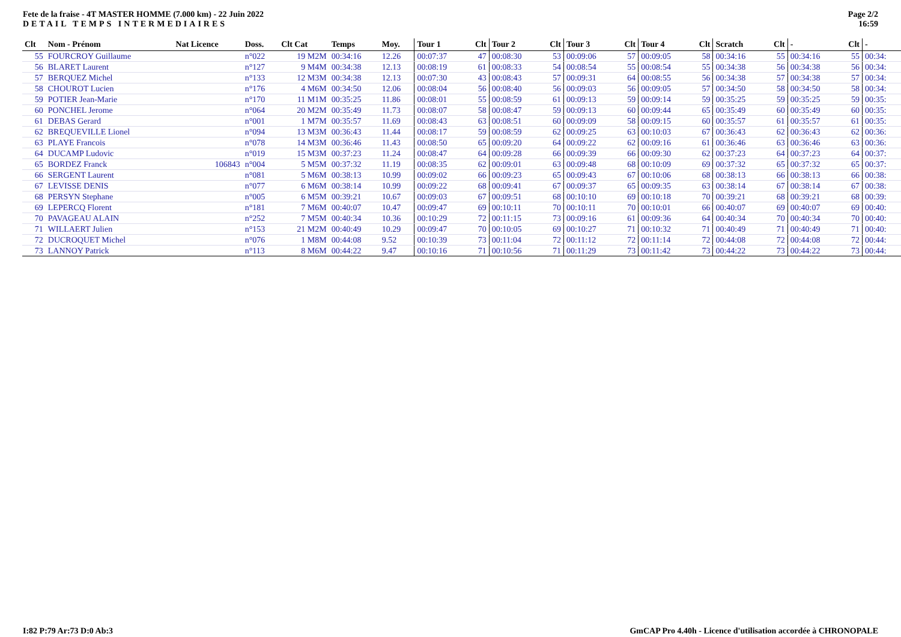Fete de la fraise - 4T MASTER HOMME (7.000 km) - 22 Juin 2022
DETAIL TEMPS INTERMEDIAIRES
Page 2/2
16:59
| Clt | Nom - Prénom | Nat Licence | Doss. | Clt Cat | Temps | Moy. | Tour 1 | Clt | Tour 2 | Clt | Tour 3 | Clt | Tour 4 | Clt | Scratch | Clt | - | Clt | - |
| --- | --- | --- | --- | --- | --- | --- | --- | --- | --- | --- | --- | --- | --- | --- | --- | --- | --- | --- | --- |
| 55 | FOURCROY Guillaume | | n°022 | 19 M2M | 00:34:16 | 12.26 | 00:07:37 | 47 | 00:08:30 | 53 | 00:09:06 | 57 | 00:09:05 | 58 | 00:34:16 | 55 | 00:34:16 | 55 | 00:34: |
| 56 | BLARET Laurent | | n°127 | 9 M4M | 00:34:38 | 12.13 | 00:08:19 | 61 | 00:08:33 | 54 | 00:08:54 | 55 | 00:08:54 | 55 | 00:34:38 | 56 | 00:34:38 | 56 | 00:34: |
| 57 | BERQUEZ Michel | | n°133 | 12 M3M | 00:34:38 | 12.13 | 00:07:30 | 43 | 00:08:43 | 57 | 00:09:31 | 64 | 00:08:55 | 56 | 00:34:38 | 57 | 00:34:38 | 57 | 00:34: |
| 58 | CHOUROT Lucien | | n°176 | 4 M6M | 00:34:50 | 12.06 | 00:08:04 | 56 | 00:08:40 | 56 | 00:09:03 | 56 | 00:09:05 | 57 | 00:34:50 | 58 | 00:34:50 | 58 | 00:34: |
| 59 | POTIER Jean-Marie | | n°170 | 11 M1M | 00:35:25 | 11.86 | 00:08:01 | 55 | 00:08:59 | 61 | 00:09:13 | 59 | 00:09:14 | 59 | 00:35:25 | 59 | 00:35:25 | 59 | 00:35: |
| 60 | PONCHEL Jerome | | n°064 | 20 M2M | 00:35:49 | 11.73 | 00:08:07 | 58 | 00:08:47 | 59 | 00:09:13 | 60 | 00:09:44 | 65 | 00:35:49 | 60 | 00:35:49 | 60 | 00:35: |
| 61 | DEBAS Gerard | | n°001 | 1 M7M | 00:35:57 | 11.69 | 00:08:43 | 63 | 00:08:51 | 60 | 00:09:09 | 58 | 00:09:15 | 60 | 00:35:57 | 61 | 00:35:57 | 61 | 00:35: |
| 62 | BREQUEVILLE Lionel | | n°094 | 13 M3M | 00:36:43 | 11.44 | 00:08:17 | 59 | 00:08:59 | 62 | 00:09:25 | 63 | 00:10:03 | 67 | 00:36:43 | 62 | 00:36:43 | 62 | 00:36: |
| 63 | PLAYE Francois | | n°078 | 14 M3M | 00:36:46 | 11.43 | 00:08:50 | 65 | 00:09:20 | 64 | 00:09:22 | 62 | 00:09:16 | 61 | 00:36:46 | 63 | 00:36:46 | 63 | 00:36: |
| 64 | DUCAMP Ludovic | | n°019 | 15 M3M | 00:37:23 | 11.24 | 00:08:47 | 64 | 00:09:28 | 66 | 00:09:39 | 66 | 00:09:30 | 62 | 00:37:23 | 64 | 00:37:23 | 64 | 00:37: |
| 65 | BORDEZ Franck | 106843 | n°004 | 5 M5M | 00:37:32 | 11.19 | 00:08:35 | 62 | 00:09:01 | 63 | 00:09:48 | 68 | 00:10:09 | 69 | 00:37:32 | 65 | 00:37:32 | 65 | 00:37: |
| 66 | SERGENT Laurent | | n°081 | 5 M6M | 00:38:13 | 10.99 | 00:09:02 | 66 | 00:09:23 | 65 | 00:09:43 | 67 | 00:10:06 | 68 | 00:38:13 | 66 | 00:38:13 | 66 | 00:38: |
| 67 | LEVISSE DENIS | | n°077 | 6 M6M | 00:38:14 | 10.99 | 00:09:22 | 68 | 00:09:41 | 67 | 00:09:37 | 65 | 00:09:35 | 63 | 00:38:14 | 67 | 00:38:14 | 67 | 00:38: |
| 68 | PERSYN Stephane | | n°005 | 6 M5M | 00:39:21 | 10.67 | 00:09:03 | 67 | 00:09:51 | 68 | 00:10:10 | 69 | 00:10:18 | 70 | 00:39:21 | 68 | 00:39:21 | 68 | 00:39: |
| 69 | LEPERCQ Florent | | n°181 | 7 M6M | 00:40:07 | 10.47 | 00:09:47 | 69 | 00:10:11 | 70 | 00:10:11 | 70 | 00:10:01 | 66 | 00:40:07 | 69 | 00:40:07 | 69 | 00:40: |
| 70 | PAVAGEAU ALAIN | | n°252 | 7 M5M | 00:40:34 | 10.36 | 00:10:29 | 72 | 00:11:15 | 73 | 00:09:16 | 61 | 00:09:36 | 64 | 00:40:34 | 70 | 00:40:34 | 70 | 00:40: |
| 71 | WILLAERT Julien | | n°153 | 21 M2M | 00:40:49 | 10.29 | 00:09:47 | 70 | 00:10:05 | 69 | 00:10:27 | 71 | 00:10:32 | 71 | 00:40:49 | 71 | 00:40:49 | 71 | 00:40: |
| 72 | DUCROQUET Michel | | n°076 | 1 M8M | 00:44:08 | 9.52 | 00:10:39 | 73 | 00:11:04 | 72 | 00:11:12 | 72 | 00:11:14 | 72 | 00:44:08 | 72 | 00:44:08 | 72 | 00:44: |
| 73 | LANNOY Patrick | | n°113 | 8 M6M | 00:44:22 | 9.47 | 00:10:16 | 71 | 00:10:56 | 71 | 00:11:29 | 73 | 00:11:42 | 73 | 00:44:22 | 73 | 00:44:22 | 73 | 00:44: |
I:82 P:79 Ar:73 D:0 Ab:3 GmCAP Pro 4.40h - Licence d'utilisation accordée à CHRONOPALE